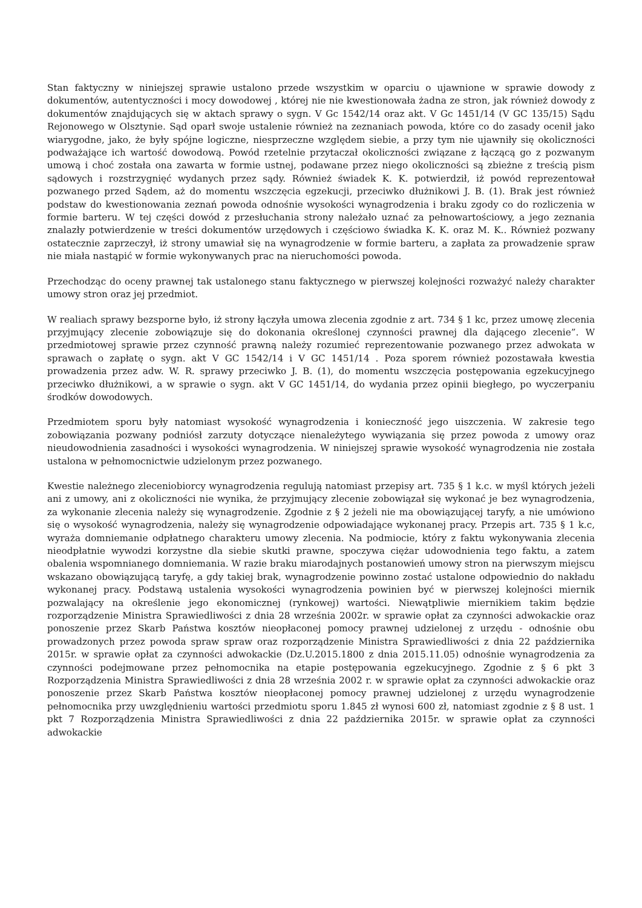Stan faktyczny w niniejszej sprawie ustalono przede wszystkim w oparciu o ujawnione w sprawie dowody z dokumentów, autentyczności i mocy dowodowej , której nie nie kwestionowała żadna ze stron, jak również dowody z dokumentów znajdujących się w aktach sprawy o sygn. V Gc 1542/14 oraz akt. V Gc 1451/14 (V GC 135/15) Sądu Rejonowego w Olsztynie. Sąd oparł swoje ustalenie również na zeznaniach powoda, które co do zasady ocenił jako wiarygodne, jako, że były spójne logiczne, niesprzeczne względem siebie, a przy tym nie ujawniły się okoliczności podważające ich wartość dowodową. Powód rzetelnie przytaczał okoliczności związane z łączącą go z pozwanym umową i choć została ona zawarta w formie ustnej, podawane przez niego okoliczności są zbieżne z treścią pism sądowych i rozstrzygnięć wydanych przez sądy. Również świadek K. K. potwierdził, iż powód reprezentował pozwanego przed Sądem, aż do momentu wszczęcia egzekucji, przeciwko dłużnikowi J. B. (1). Brak jest również podstaw do kwestionowania zeznań powoda odnośnie wysokości wynagrodzenia i braku zgody co do rozliczenia w formie barteru. W tej części dowód z przesłuchania strony należało uznać za pełnowartościowy, a jego zeznania znalazły potwierdzenie w treści dokumentów urzędowych i częściowo świadka K. K. oraz M. K.. Również pozwany ostatecznie zaprzeczył, iż strony umawiał się na wynagrodzenie w formie barteru, a zapłata za prowadzenie spraw nie miała nastąpić w formie wykonywanych prac na nieruchomości powoda.
Przechodząc do oceny prawnej tak ustalonego stanu faktycznego w pierwszej kolejności rozważyć należy charakter umowy stron oraz jej przedmiot.
W realiach sprawy bezsporne było, iż strony łączyła umowa zlecenia zgodnie z art. 734 § 1 kc, przez umowę zlecenia przyjmujący zlecenie zobowiązuje się do dokonania określonej czynności prawnej dla dającego zlecenie”. W przedmiotowej sprawie przez czynność prawną należy rozumieć reprezentowanie pozwanego przez adwokata w sprawach o zapłatę o sygn. akt V GC 1542/14 i V GC 1451/14 . Poza sporem również pozostawała kwestia prowadzenia przez adw. W. R. sprawy przeciwko J. B. (1), do momentu wszczęcia postępowania egzekucyjnego przeciwko dłużnikowi, a w sprawie o sygn. akt V GC 1451/14, do wydania przez opinii biegłego, po wyczerpaniu środków dowodowych.
Przedmiotem sporu były natomiast wysokość wynagrodzenia i konieczność jego uiszczenia. W zakresie tego zobowiązania pozwany podniósł zarzuty dotyczące nienależytego wywiązania się przez powoda z umowy oraz nieudowodnienia zasadności i wysokości wynagrodzenia. W niniejszej sprawie wysokość wynagrodzenia nie została ustalona w pełnomocnictwie udzielonym przez pozwanego.
Kwestie należnego zleceniobiorcy wynagrodzenia regulują natomiast przepisy art. 735 § 1 k.c. w myśl których jeżeli ani z umowy, ani z okoliczności nie wynika, że przyjmujący zlecenie zobowiązał się wykonać je bez wynagrodzenia, za wykonanie zlecenia należy się wynagrodzenie. Zgodnie z § 2 jeżeli nie ma obowiązującej taryfy, a nie umówiono się o wysokość wynagrodzenia, należy się wynagrodzenie odpowiadające wykonanej pracy. Przepis art. 735 § 1 k.c, wyraża domniemanie odpłatnego charakteru umowy zlecenia. Na podmiocie, który z faktu wykonywania zlecenia nieodpłatnie wywodzi korzystne dla siebie skutki prawne, spoczywa ciężar udowodnienia tego faktu, a zatem obalenia wspomnianego domniemania. W razie braku miarodajnych postanowień umowy stron na pierwszym miejscu wskazano obowiązującą taryfę, a gdy takiej brak, wynagrodzenie powinno zostać ustalone odpowiednio do nakładu wykonanej pracy. Podstawą ustalenia wysokości wynagrodzenia powinien być w pierwszej kolejności miernik pozwalający na określenie jego ekonomicznej (rynkowej) wartości. Niewątpliwie miernikiem takim będzie rozporządzenie Ministra Sprawiedliwości z dnia 28 września 2002r. w sprawie opłat za czynności adwokackie oraz ponoszenie przez Skarb Państwa kosztów nieopłaconej pomocy prawnej udzielonej z urzędu - odnośnie obu prowadzonych przez powoda spraw spraw oraz rozporządzenie Ministra Sprawiedliwości z dnia 22 października 2015r. w sprawie opłat za czynności adwokackie (Dz.U.2015.1800 z dnia 2015.11.05) odnośnie wynagrodzenia za czynności podejmowane przez pełnomocnika na etapie postępowania egzekucyjnego. Zgodnie z § 6 pkt 3 Rozporządzenia Ministra Sprawiedliwości z dnia 28 września 2002 r. w sprawie opłat za czynności adwokackie oraz ponoszenie przez Skarb Państwa kosztów nieopłaconej pomocy prawnej udzielonej z urzędu wynagrodzenie pełnomocnika przy uwzględnieniu wartości przedmiotu sporu 1.845 zł wynosi 600 zł, natomiast zgodnie z § 8 ust. 1 pkt 7 Rozporządzenia Ministra Sprawiedliwości z dnia 22 października 2015r. w sprawie opłat za czynności adwokackie